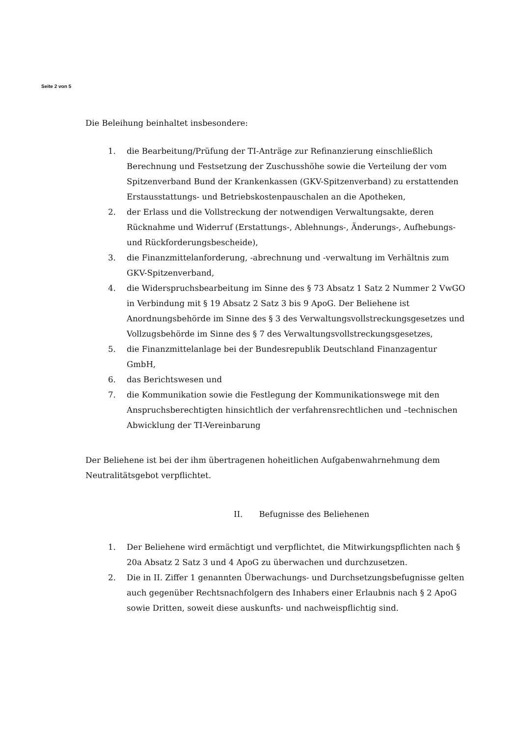Seite 2 von 5
Die Beleihung beinhaltet insbesondere:
1. die Bearbeitung/Prüfung der TI-Anträge zur Refinanzierung einschließlich Berechnung und Festsetzung der Zuschusshöhe sowie die Verteilung der vom Spitzenverband Bund der Krankenkassen (GKV-Spitzenverband) zu erstattenden Erstausstattungs- und Betriebskostenpauschalen an die Apotheken,
2. der Erlass und die Vollstreckung der notwendigen Verwaltungsakte, deren Rücknahme und Widerruf (Erstattungs-, Ablehnungs-, Änderungs-, Aufhebungs- und Rückforderungsbescheide),
3. die Finanzmittelanforderung, -abrechnung und -verwaltung im Verhältnis zum GKV-Spitzenverband,
4. die Widerspruchsbearbeitung im Sinne des § 73 Absatz 1 Satz 2 Nummer 2 VwGO in Verbindung mit § 19 Absatz 2 Satz 3 bis 9 ApoG. Der Beliehene ist Anordnungsbehörde im Sinne des § 3 des Verwaltungsvollstreckungsgesetzes und Vollzugsbehörde im Sinne des § 7 des Verwaltungsvollstreckungsgesetzes,
5. die Finanzmittelanlage bei der Bundesrepublik Deutschland Finanzagentur GmbH,
6. das Berichtswesen und
7. die Kommunikation sowie die Festlegung der Kommunikationswege mit den Anspruchsberechtigten hinsichtlich der verfahrensrechtlichen und –technischen Abwicklung der TI-Vereinbarung
Der Beliehene ist bei der ihm übertragenen hoheitlichen Aufgabenwahrnehmung dem Neutralitätsgebot verpflichtet.
II. Befugnisse des Beliehenen
1. Der Beliehene wird ermächtigt und verpflichtet, die Mitwirkungspflichten nach § 20a Absatz 2 Satz 3 und 4 ApoG zu überwachen und durchzusetzen.
2. Die in II. Ziffer 1 genannten Überwachungs- und Durchsetzungsbefugnisse gelten auch gegenüber Rechtsnachfolgern des Inhabers einer Erlaubnis nach § 2 ApoG sowie Dritten, soweit diese auskunfts- und nachweispflichtig sind.